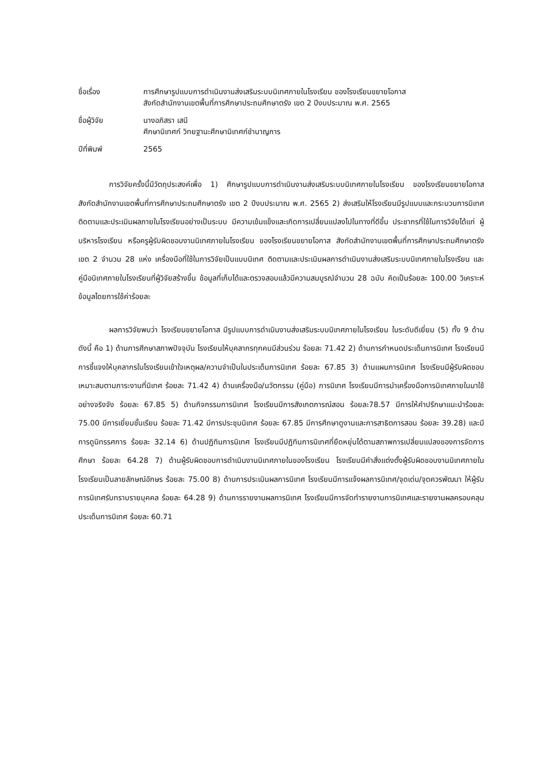ชื่อเรื่อง
การศึกษารูปแบบการดำเนินงานส่งเสริมระบบนิเทศภายในโรงเรียน ของโรงเรียนขยายโอกาส
สังกัดสำนักงานเขตพื้นที่การศึกษาประถมศึกษาตรัง เขต 2 ปีงบประมาณ พ.ศ. 2565
ชื่อผู้วิจัย
นางอภิสรา เสนี
ศึกษานิเทศก์ วิทยฐานะศึกษานิเทศก์ชำนาญการ
ปีที่พิมพ์
2565
การวิจัยครั้งนี้มีวัตถุประสงค์เพื่อ 1) ศึกษารูปแบบการดำเนินงานส่งเสริมระบบนิเทศภายในโรงเรียน ของโรงเรียนขยายโอกาส สังกัดสำนักงานเขตพื้นที่การศึกษาประถมศึกษาตรัง เขต 2 ปีงบประมาณ พ.ศ. 2565 2) ส่งเสริมให้โรงเรียนมีรูปแบบและกระบวนการนิเทศติดตามและประเมินผลภายในโรงเรียนอย่างเป็นระบบ มีความเข้มแข็งและเกิดการเปลี่ยนแปลงไปในทางที่ดีขึ้น ประชากรที่ใช้ในการวิจัยได้แก่ ผู้บริหารโรงเรียน หรือครูผู้รับผิดชอบงานนิเทศภายในโรงเรียน ของโรงเรียนขยายโอกาส สังกัดสำนักงานเขตพื้นที่การศึกษาประถมศึกษาตรัง เขต 2 จำนวน 28 แห่ง เครื่องมือที่ใช้ในการวิจัยเป็นแบบนิเทศ ติดตามและประเมินผลการดำเนินงานส่งเสริมระบบนิเทศภายในโรงเรียน และคู่มือนิเทศภายในโรงเรียนที่ผู้วิจัยสร้างขึ้น ข้อมูลที่เก็บได้และตรวจสอบแล้วมีความสมบูรณ์จำนวน 28 ฉบับ คิดเป็นร้อยละ 100.00 วิเคราะห์ข้อมูลโดยการใช้ค่าร้อยละ
ผลการวิจัยพบว่า โรงเรียนขยายโอกาส มีรูปแบบการดำเนินงานส่งเสริมระบบนิเทศภายในโรงเรียน ในระดับดีเยี่ยม (5) ทั้ง 9 ด้าน ดังนี้ คือ 1) ด้านการศึกษาสภาพปัจจุบัน โรงเรียนให้บุคลากรทุกคนมีส่วนร่วม ร้อยละ 71.42 2) ด้านการกำหนดประเด็นการนิเทศ โรงเรียนมีการชี้แจงให้บุคลากรในโรงเรียนเข้าใจเหตุผล/ความจำเป็นในประเด็นการนิเทศ ร้อยละ 67.85 3) ด้านแผนการนิเทศ โรงเรียนมีผู้รับผิดชอบเหมาะสมตามภาระงานที่นิเทศ ร้อยละ 71.42 4) ด้านเครื่องมือ/นวัตกรรม (คู่มือ) การนิเทศ โรงเรียนมีการนำเครื่องมือการนิเทศภายในมาใช้อย่างจริงจัง ร้อยละ 67.85 5) ด้านกิจกรรมการนิเทศ โรงเรียนมีการสังเกตการณ์สอน ร้อยละ78.57 มีการให้คำปรึกษาแนะนำร้อยละ 75.00 มีการเยี่ยมชั้นเรียน ร้อยละ 71.42 มีการประชุมนิเทศ ร้อยละ 67.85 มีการศึกษาดูงานและการสาธิตการสอน ร้อยละ 39.28) และมีการดูนิทรรศการ ร้อยละ 32.14 6) ด้านปฏิทินการนิเทศ โรงเรียนมีปฏิทินการนิเทศที่ยืดหยุ่นได้ตามสภาพการเปลี่ยนแปลงของการจัดการศึกษา ร้อยละ 64.28 7) ด้านผู้รับผิดชอบการดำเนินงานนิเทศภายในของโรงเรียน โรงเรียนมีคำสั่งแต่งตั้งผู้รับผิดชอบงานนิเทศภายในโรงเรียนเป็นลายลักษณ์อักษร ร้อยละ 75.00 8) ด้านการประเมินผลการนิเทศ โรงเรียนมีการแจ้งผลการนิเทศ/จุดเด่น/จุดควรพัฒนา ให้ผู้รับการนิเทศรับทราบรายบุคคล ร้อยละ 64.28 9) ด้านการรายงานผลการนิเทศ โรงเรียนมีการจัดทำรายงานการนิเทศและรายงานผลครอบคลุมประเด็นการนิเทศ ร้อยละ 60.71